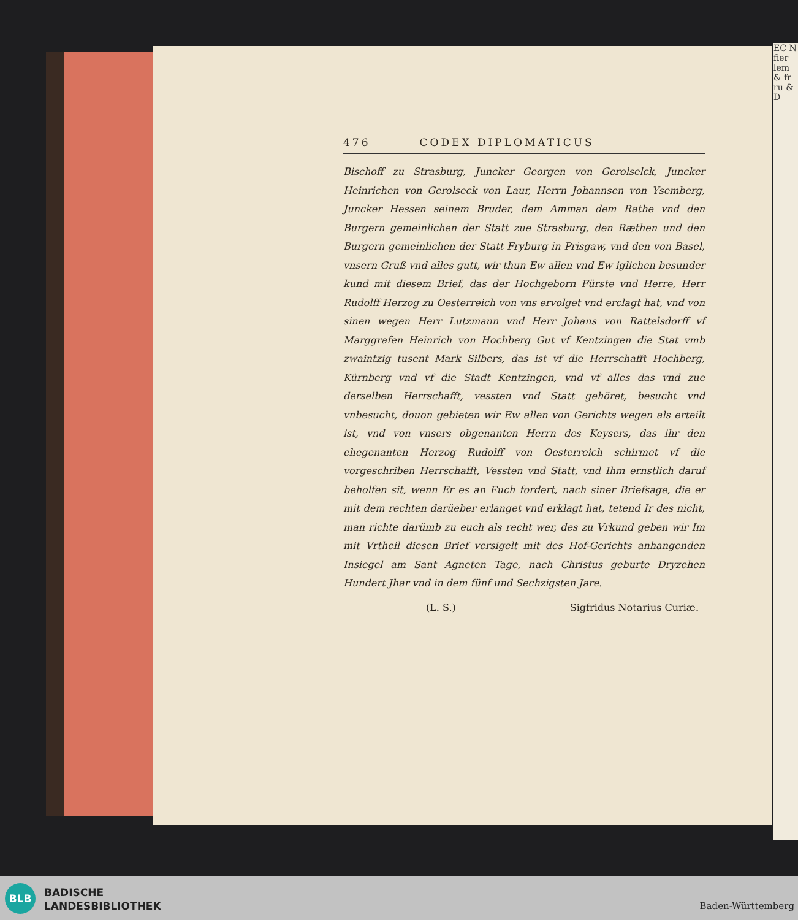EC N fier lem & fr ru & D
476 CODEX DIPLOMATICUS
Bischoff zu Strasburg, Juncker Georgen von Gerolselck, Juncker Heinrichen von Gerolseck von Laur, Herrn Johannsen von Ysemberg, Juncker Hessen seinem Bruder, dem Amman dem Rathe vnd den Burgern gemeinlichen der Statt zue Strasburg, den Ræthen und den Burgern gemeinlichen der Statt Fryburg in Prisgaw, vnd den von Basel, vnsern Gruß vnd alles gutt, wir thun Ew allen vnd Ew iglichen besunder kund mit diesem Brief, das der Hochgeborn Fürste vnd Herre, Herr Rudolff Herzog zu Oesterreich von vns ervolget vnd erclagt hat, vnd von sinen wegen Herr Lutzmann vnd Herr Johans von Rattelsdorff vf Marggrafen Heinrich von Hochberg Gut vf Kentzingen die Stat vmb zwaintzig tusent Mark Silbers, das ist vf die Herrschafft Hochberg, Kürnberg vnd vf die Stadt Kentzingen, vnd vf alles das vnd zue derselben Herrschafft, vessten vnd Statt gehöret, besucht vnd vnbesucht, douon gebieten wir Ew allen von Gerichts wegen als erteilt ist, vnd von vnsers obgenanten Herrn des Keysers, das ihr den ehegenanten Herzog Rudolff von Oesterreich schirmet vf die vorgeschriben Herrschafft, Vessten vnd Statt, vnd Ihm ernstlich daruf beholfen sit, wenn Er es an Euch fordert, nach siner Briefsage, die er mit dem rechten darüeber erlanget vnd erklagt hat, tetend Ir des nicht, man richte darümb zu euch als recht wer, des zu Vrkund geben wir Im mit Vrtheil diesen Brief versigelt mit des Hof-Gerichts anhangenden Insiegel am Sant Agneten Tage, nach Christus geburte Dryzehen Hundert Jhar vnd in dem fünf und Sechzigsten Jare.
(L. S.) Sigfridus Notarius Curiæ.
BLB
BADISCHE
LANDESBIBLIOTHEK
Baden-Württemberg